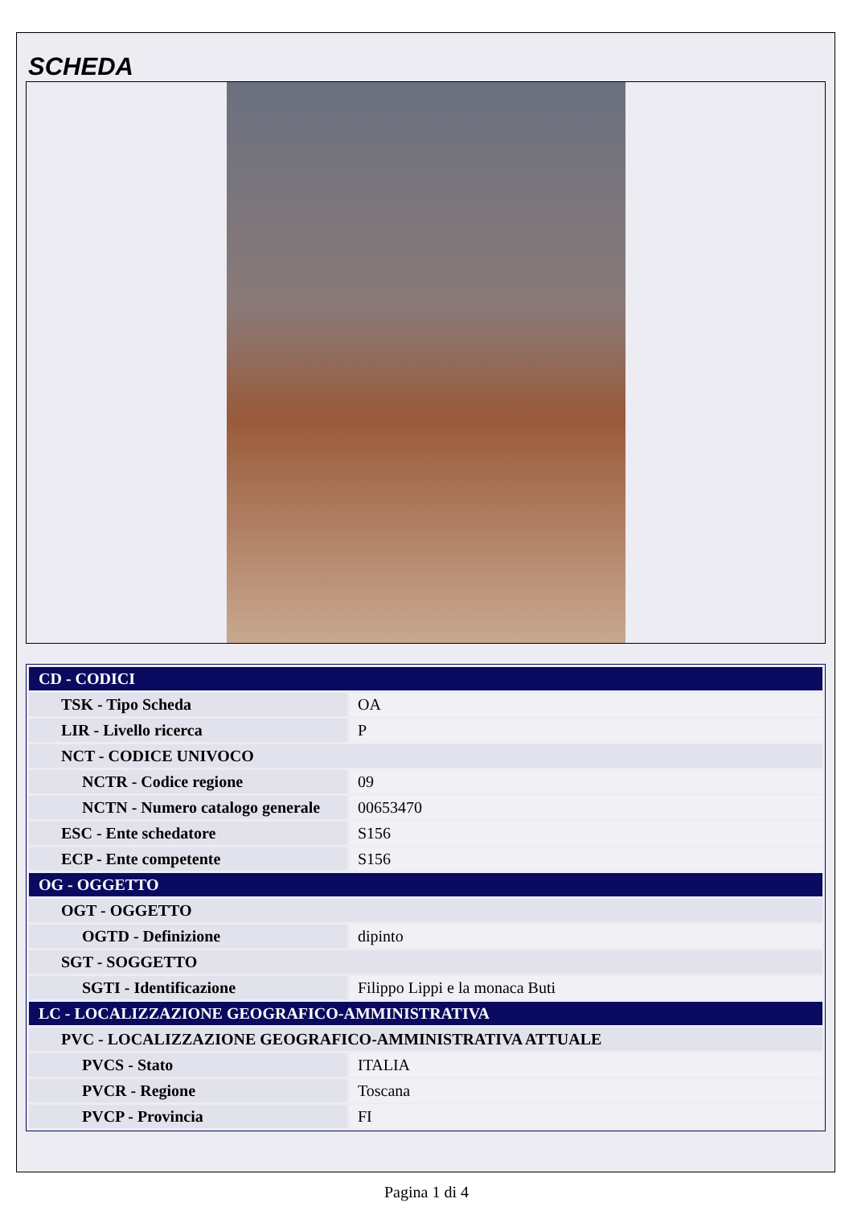SCHEDA
| CD - CODICI | |
| TSK - Tipo Scheda | OA |
| LIR - Livello ricerca | P |
| NCT - CODICE UNIVOCO | |
| NCTR - Codice regione | 09 |
| NCTN - Numero catalogo generale | 00653470 |
| ESC - Ente schedatore | S156 |
| ECP - Ente competente | S156 |
| OG - OGGETTO | |
| OGT - OGGETTO | |
| OGTD - Definizione | dipinto |
| SGT - SOGGETTO | |
| SGTI - Identificazione | Filippo Lippi e la monaca Buti |
| LC - LOCALIZZAZIONE GEOGRAFICO-AMMINISTRATIVA | |
| PVC - LOCALIZZAZIONE GEOGRAFICO-AMMINISTRATIVA ATTUALE | |
| PVCS - Stato | ITALIA |
| PVCR - Regione | Toscana |
| PVCP - Provincia | FI |
Pagina 1 di 4